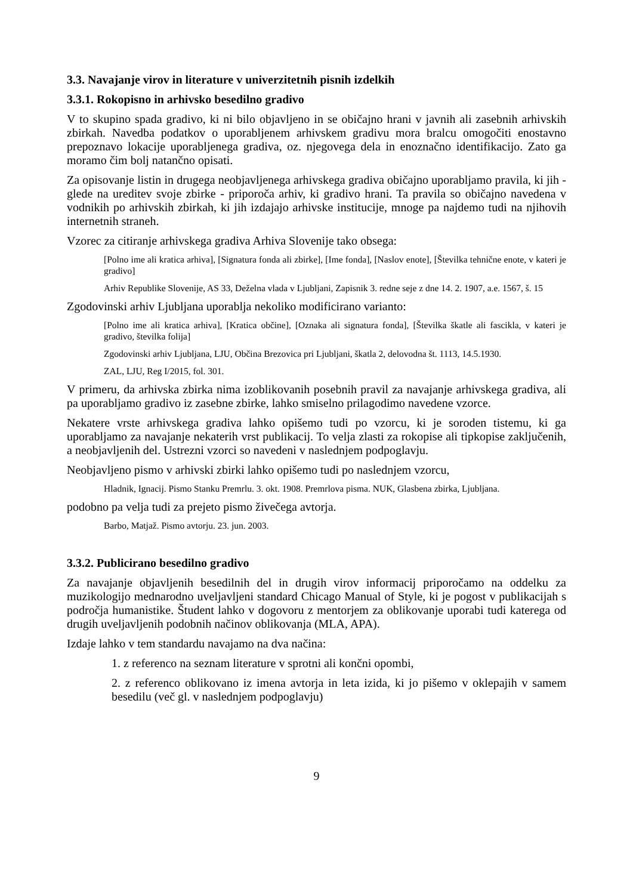3.3. Navajanje virov in literature v univerzitetnih pisnih izdelkih
3.3.1. Rokopisno in arhivsko besedilno gradivo
V to skupino spada gradivo, ki ni bilo objavljeno in se običajno hrani v javnih ali zasebnih arhivskih zbirkah. Navedba podatkov o uporabljenem arhivskem gradivu mora bralcu omogočiti enostavno prepoznavo lokacije uporabljenega gradiva, oz. njegovega dela in enoznačno identifikacijo. Zato ga moramo čim bolj natančno opisati.
Za opisovanje listin in drugega neobjavljenega arhivskega gradiva običajno uporabljamo pravila, ki jih - glede na ureditev svoje zbirke - priporoča arhiv, ki gradivo hrani. Ta pravila so običajno navedena v vodnikih po arhivskih zbirkah, ki jih izdajajo arhivske institucije, mnoge pa najdemo tudi na njihovih internetnih straneh.
Vzorec za citiranje arhivskega gradiva Arhiva Slovenije tako obsega:
[Polno ime ali kratica arhiva], [Signatura fonda ali zbirke], [Ime fonda], [Naslov enote], [Številka tehnične enote, v kateri je gradivo]
Arhiv Republike Slovenije, AS 33, Deželna vlada v Ljubljani, Zapisnik 3. redne seje z dne 14. 2. 1907, a.e. 1567, š. 15
Zgodovinski arhiv Ljubljana uporablja nekoliko modificirano varianto:
[Polno ime ali kratica arhiva], [Kratica občine], [Oznaka ali signatura fonda], [Številka škatle ali fascikla, v kateri je gradivo, številka folija]
Zgodovinski arhiv Ljubljana, LJU, Občina Brezovica pri Ljubljani, škatla 2, delovodna št. 1113, 14.5.1930.
ZAL, LJU, Reg I/2015, fol. 301.
V primeru, da arhivska zbirka nima izoblikovanih posebnih pravil za navajanje arhivskega gradiva, ali pa uporabljamo gradivo iz zasebne zbirke, lahko smiselno prilagodimo navedene vzorce.
Nekatere vrste arhivskega gradiva lahko opišemo tudi po vzorcu, ki je soroden tistemu, ki ga uporabljamo za navajanje nekaterih vrst publikacij. To velja zlasti za rokopise ali tipkopise zaključenih, a neobjavljenih del. Ustrezni vzorci so navedeni v naslednjem podpoglavju.
Neobjavljeno pismo v arhivski zbirki lahko opišemo tudi po naslednjem vzorcu,
Hladnik, Ignacij. Pismo Stanku Premrlu. 3. okt. 1908. Premrlova pisma. NUK, Glasbena zbirka, Ljubljana.
podobno pa velja tudi za prejeto pismo živečega avtorja.
Barbo, Matjaž. Pismo avtorju. 23. jun. 2003.
3.3.2. Publicirano besedilno gradivo
Za navajanje objavljenih besedilnih del in drugih virov informacij priporočamo na oddelku za muzikologijo mednarodno uveljavljeni standard Chicago Manual of Style, ki je pogost v publikacijah s področja humanistike. Študent lahko v dogovoru z mentorjem za oblikovanje uporabi tudi katerega od drugih uveljavljenih podobnih načinov oblikovanja (MLA, APA).
Izdaje lahko v tem standardu navajamo na dva načina:
1. z referenco na seznam literature v sprotni ali končni opombi,
2. z referenco oblikovano iz imena avtorja in leta izida, ki jo pišemo v oklepajih v samem besedilu (več gl. v naslednjem podpoglavju)
9